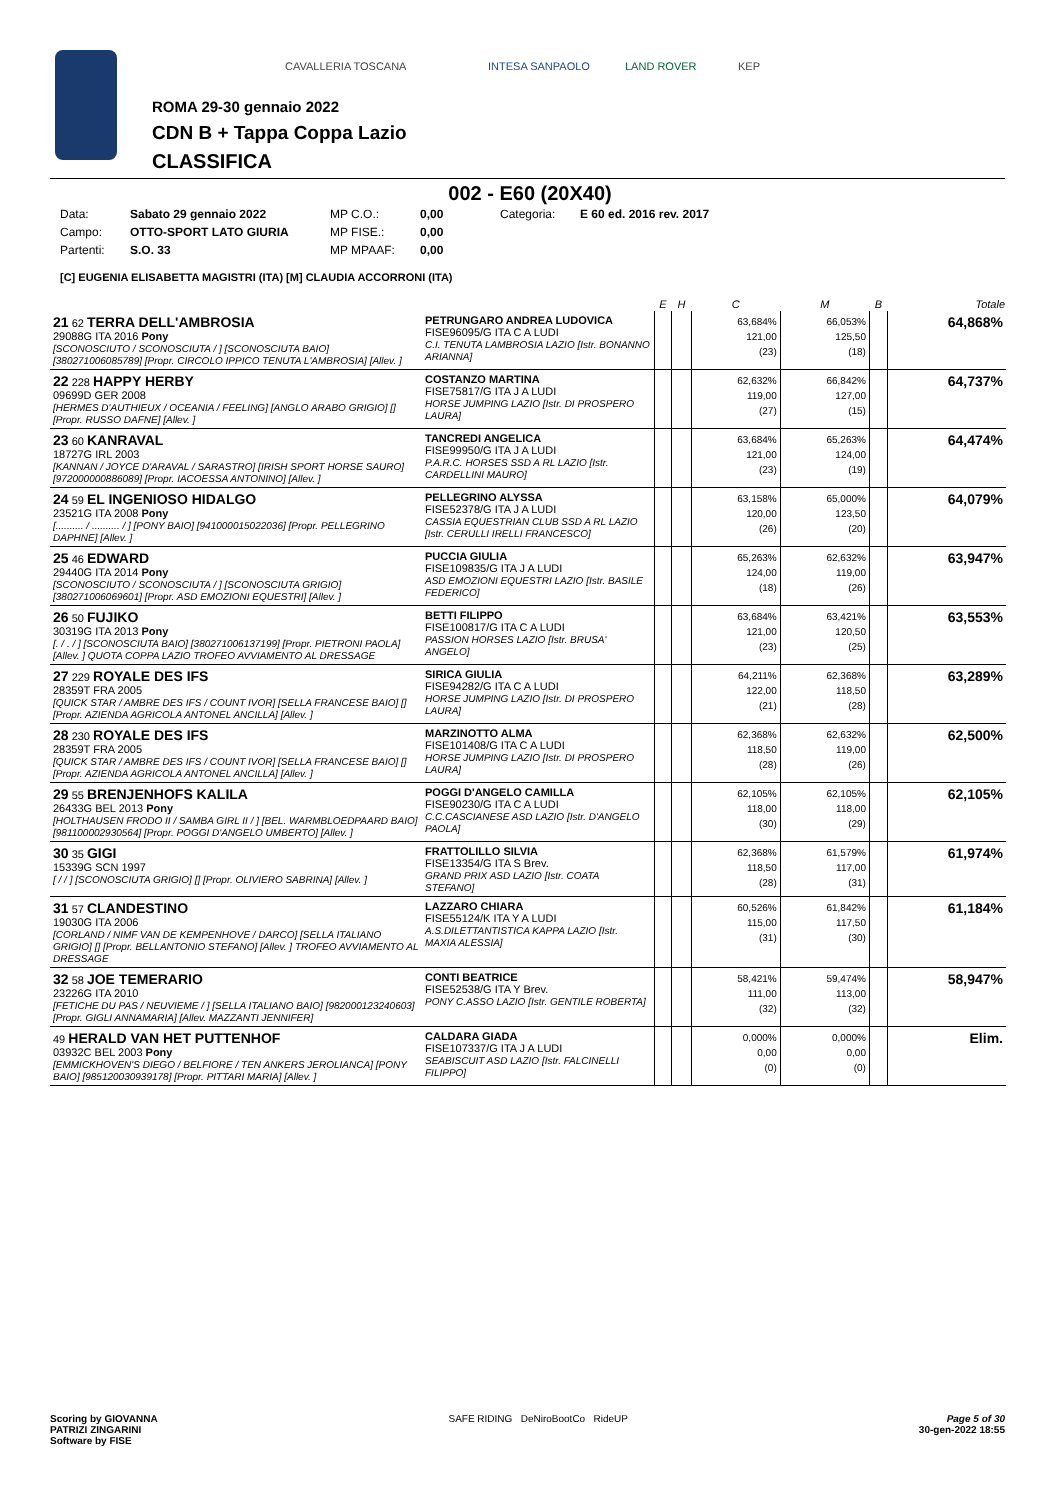CAVALLERIA TOSCANA INTESA SANPAOLO LAND ROVER KEP
ROMA 29-30 gennaio 2022
CDN B + Tappa Coppa Lazio
CLASSIFICA
002 - E60 (20X40)
Data: Sabato 29 gennaio 2022 MP C.O.: 0,00 Categoria: E 60 ed. 2016 rev. 2017 Campo: OTTO-SPORT LATO GIURIA MP FISE.: 0,00 Partenti: S.O. 33 MP MPAAF: 0,00
[C] EUGENIA ELISABETTA MAGISTRI (ITA) [M] CLAUDIA ACCORRONI (ITA)
| | | E | H | C | M | B | Totale |
| --- | --- | --- | --- | --- | --- | --- | --- |
| 21 62 TERRA DELL'AMBROSIA 29088G ITA 2016 Pony [SCONOSCIUTO / SCONOSCIUTA / ] [SCONOSCIUTA BAIO] [380271006085789] [Propr. CIRCOLO IPPICO TENUTA L'AMBROSIA] [Allev. ] | PETRUNGARO ANDREA LUDOVICA FISE96095/G ITA C A LUDI C.I. TENUTA LAMBROSIA LAZIO [Istr. BONANNO ARIANNA] | | | 63,684% 121,00 (23) | 66,053% 125,50 (18) | | 64,868% |
| 22 228 HAPPY HERBY 09699D GER 2008 [HERMES D'AUTHIEUX / OCEANIA / FEELING] [ANGLO ARABO GRIGIO] [] [Propr. RUSSO DAFNE] [Allev. ] | COSTANZO MARTINA FISE75817/G ITA J A LUDI HORSE JUMPING LAZIO [Istr. DI PROSPERO LAURA] | | | 62,632% 119,00 (27) | 66,842% 127,00 (15) | | 64,737% |
| 23 60 KANRAVAL 18727G IRL 2003 [KANNAN / JOYCE D'ARAVAL / SARASTRO] [IRISH SPORT HORSE SAURO] [972000000886089] [Propr. IACOESSA ANTONINO] [Allev. ] | TANCREDI ANGELICA FISE99950/G ITA J A LUDI P.A.R.C. HORSES SSD A RL LAZIO [Istr. CARDELLINI MAURO] | | | 63,684% 121,00 (23) | 65,263% 124,00 (19) | | 64,474% |
| 24 59 EL INGENIOSO HIDALGO 23521G ITA 2008 Pony [.......... / .......... / ] [PONY BAIO] [941000015022036] [Propr. PELLEGRINO DAPHNE] [Allev. ] | PELLEGRINO ALYSSA FISE52378/G ITA J A LUDI CASSIA EQUESTRIAN CLUB SSD A RL LAZIO [Istr. CERULLI IRELLI FRANCESCO] | | | 63,158% 120,00 (26) | 65,000% 123,50 (20) | | 64,079% |
| 25 46 EDWARD 29440G ITA 2014 Pony [SCONOSCIUTO / SCONOSCIUTA / ] [SCONOSCIUTA GRIGIO] [380271006069601] [Propr. ASD EMOZIONI EQUESTRI] [Allev. ] | PUCCIA GIULIA FISE109835/G ITA J A LUDI ASD EMOZIONI EQUESTRI LAZIO [Istr. BASILE FEDERICO] | | | 65,263% 124,00 (18) | 62,632% 119,00 (26) | | 63,947% |
| 26 50 FUJIKO 30319G ITA 2013 Pony [. / . / ] [SCONOSCIUTA BAIO] [380271006137199] [Propr. PIETRONI PAOLA] [Allev. ] QUOTA COPPA LAZIO TROFEO AVVIAMENTO AL DRESSAGE | BETTI FILIPPO FISE100817/G ITA C A LUDI PASSION HORSES LAZIO [Istr. BRUSA' ANGELO] | | | 63,684% 121,00 (23) | 63,421% 120,50 (25) | | 63,553% |
| 27 229 ROYALE DES IFS 28359T FRA 2005 [QUICK STAR / AMBRE DES IFS / COUNT IVOR] [SELLA FRANCESE BAIO] [] [Propr. AZIENDA AGRICOLA ANTONEL ANCILLA] [Allev. ] | SIRICA GIULIA FISE94282/G ITA C A LUDI HORSE JUMPING LAZIO [Istr. DI PROSPERO LAURA] | | | 64,211% 122,00 (21) | 62,368% 118,50 (28) | | 63,289% |
| 28 230 ROYALE DES IFS 28359T FRA 2005 [QUICK STAR / AMBRE DES IFS / COUNT IVOR] [SELLA FRANCESE BAIO] [] [Propr. AZIENDA AGRICOLA ANTONEL ANCILLA] [Allev. ] | MARZINOTTO ALMA FISE101408/G ITA C A LUDI HORSE JUMPING LAZIO [Istr. DI PROSPERO LAURA] | | | 62,368% 118,50 (28) | 62,632% 119,00 (26) | | 62,500% |
| 29 55 BRENJENHOFS KALILA 26433G BEL 2013 Pony [HOLTHAUSEN FRODO II / SAMBA GIRL II / ] [BEL. WARMBLOEDPAARD BAIO] [981100002930564] [Propr. POGGI D'ANGELO UMBERTO] [Allev. ] | POGGI D'ANGELO CAMILLA FISE90230/G ITA C A LUDI C.C.CASCIANESE ASD LAZIO [Istr. D'ANGELO PAOLA] | | | 62,105% 118,00 (30) | 62,105% 118,00 (29) | | 62,105% |
| 30 35 GIGI 15339G SCN 1997 [ / / ] [SCONOSCIUTA GRIGIO] [] [Propr. OLIVIERO SABRINA] [Allev. ] | FRATTOLILLO SILVIA FISE13354/G ITA S Brev. GRAND PRIX ASD LAZIO [Istr. COATA STEFANO] | | | 62,368% 118,50 (28) | 61,579% 117,00 (31) | | 61,974% |
| 31 57 CLANDESTINO 19030G ITA 2006 [CORLAND / NIMF VAN DE KEMPENHOVE / DARCO] [SELLA ITALIANO GRIGIO] [] [Propr. BELLANTONIO STEFANO] [Allev. ] TROFEO AVVIAMENTO AL DRESSAGE | LAZZARO CHIARA FISE55124/K ITA Y A LUDI A.S.DILETTANTISTICA KAPPA LAZIO [Istr. MAXIA ALESSIA] | | | 60,526% 115,00 (31) | 61,842% 117,50 (30) | | 61,184% |
| 32 58 JOE TEMERARIO 23226G ITA 2010 [FETICHE DU PAS / NEUVIEME / ] [SELLA ITALIANO BAIO] [982000123240603] [Propr. GIGLI ANNAMARIA] [Allev. MAZZANTI JENNIFER] | CONTI BEATRICE FISE52538/G ITA Y Brev. PONY C.ASSO LAZIO [Istr. GENTILE ROBERTA] | | | 58,421% 111,00 (32) | 59,474% 113,00 (32) | | 58,947% |
| 49 HERALD VAN HET PUTTENHOF 03932C BEL 2003 Pony [EMMICKHOVEN'S DIEGO / BELFIORE / TEN ANKERS JEROLIANCA] [PONY BAIO] [985120030939178] [Propr. PITTARI MARIA] [Allev. ] | CALDARA GIADA FISE107337/G ITA J A LUDI SEABISCUIT ASD LAZIO [Istr. FALCINELLI FILIPPO] | | | 0,000% 0,00 (0) | 0,000% 0,00 (0) | | Elim. |
Scoring by GIOVANNA
PATRIZI ZINGARINI
Software by FISE SAFE RIDING DeNiroBootCo RideUP Page 5 of 30
30-gen-2022 18:55